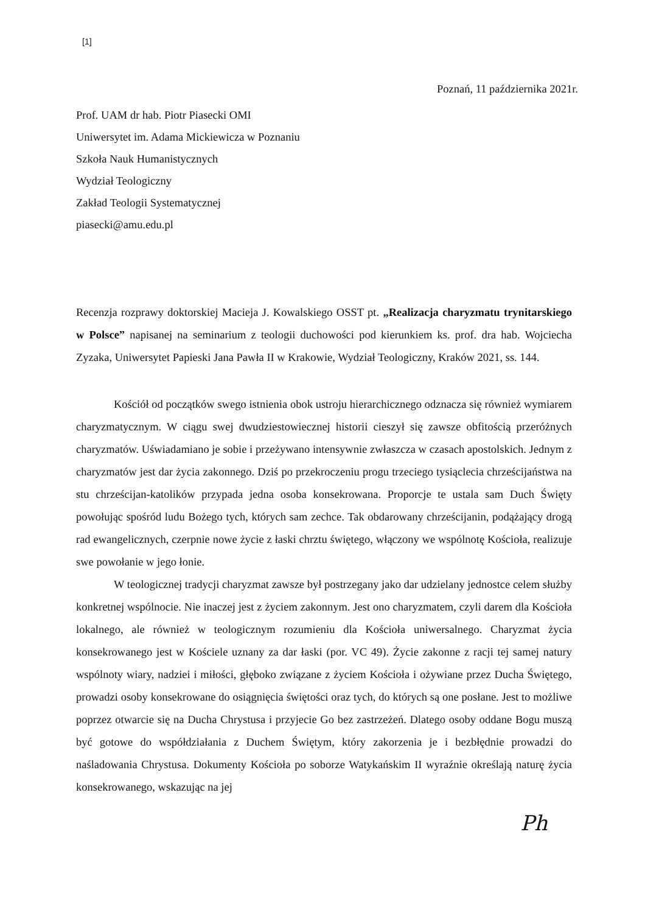[1]
Poznań, 11 października 2021r.
Prof. UAM dr hab. Piotr Piasecki OMI
Uniwersytet im. Adama Mickiewicza w Poznaniu
Szkoła Nauk Humanistycznych
Wydział Teologiczny
Zakład Teologii Systematycznej
piasecki@amu.edu.pl
Recenzja rozprawy doktorskiej Macieja J. Kowalskiego OSST pt. „Realizacja charyzmatu trynitarskiego w Polsce” napisanej na seminarium z teologii duchowości pod kierunkiem ks. prof. dra hab. Wojciecha Zyzaka, Uniwersytet Papieski Jana Pawła II w Krakowie, Wydział Teologiczny, Kraków 2021, ss. 144.
Kościół od początków swego istnienia obok ustroju hierarchicznego odznacza się również wymiarem charyzmatycznym. W ciągu swej dwudziestowiecznej historii cieszył się zawsze obfitością przeróżnych charyzmatów. Uświadamiano je sobie i przeżywano intensywnie zwłaszcza w czasach apostolskich. Jednym z charyzmatów jest dar życia zakonnego. Dziś po przekroczeniu progu trzeciego tysiąclecia chrześcijaństwa na stu chrześcijan-katolików przypada jedna osoba konsekrowana. Proporcje te ustala sam Duch Święty powołując spośród ludu Bożego tych, których sam zechce. Tak obdarowany chrześcijanin, podążający drogą rad ewangelicznych, czerpnie nowe życie z łaski chrztu świętego, włączony we wspólnotę Kościoła, realizuje swe powołanie w jego łonie.
W teologicznej tradycji charyzmat zawsze był postrzegany jako dar udzielany jednostce celem służby konkretnej wspólnocie. Nie inaczej jest z życiem zakonnym. Jest ono charyzmatem, czyli darem dla Kościoła lokalnego, ale również w teologicznym rozumieniu dla Kościoła uniwersalnego. Charyzmat życia konsekrowanego jest w Kościele uznany za dar łaski (por. VC 49). Życie zakonne z racji tej samej natury wspólnoty wiary, nadziei i miłości, głęboko związane z życiem Kościoła i ożywiane przez Ducha Świętego, prowadzi osoby konsekrowane do osiągnięcia świętości oraz tych, do których są one posłane. Jest to możliwe poprzez otwarcie się na Ducha Chrystusa i przyjecie Go bez zastrzeżeń. Dlatego osoby oddane Bogu muszą być gotowe do współdziałania z Duchem Świętym, który zakorzenia je i bezbłędnie prowadzi do naśladowania Chrystusa. Dokumenty Kościoła po soborze Watykańskim II wyraźnie określają naturę życia konsekrowanego, wskazując na jej
Ph